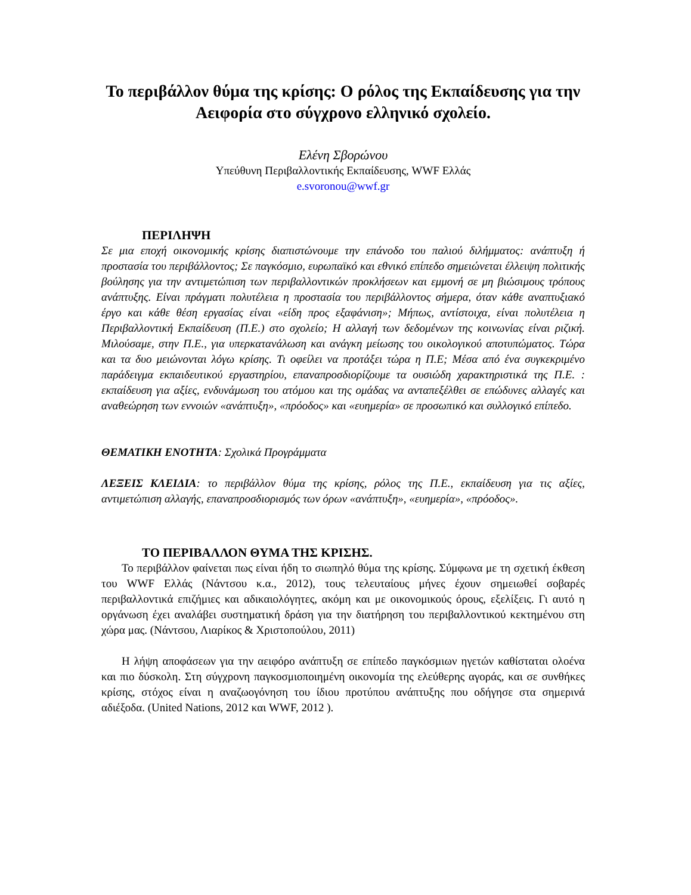Το περιβάλλον θύμα της κρίσης: Ο ρόλος της Εκπαίδευσης για την Αειφορία στο σύγχρονο ελληνικό σχολείο.
Ελένη Σβορώνου
Υπεύθυνη Περιβαλλοντικής Εκπαίδευσης, WWF Ελλάς
e.svoronou@wwf.gr
ΠΕΡΙΛΗΨΗ
Σε μια εποχή οικονομικής κρίσης διαπιστώνουμε την επάνοδο του παλιού διλήμματος: ανάπτυξη ή προστασία του περιβάλλοντος; Σε παγκόσμιο, ευρωπαϊκό και εθνικό επίπεδο σημειώνεται έλλειψη πολιτικής βούλησης για την αντιμετώπιση των περιβαλλοντικών προκλήσεων και εμμονή σε μη βιώσιμους τρόπους ανάπτυξης. Είναι πράγματι πολυτέλεια η προστασία του περιβάλλοντος σήμερα, όταν κάθε αναπτυξιακό έργο και κάθε θέση εργασίας είναι «είδη προς εξαφάνιση»; Μήπως, αντίστοιχα, είναι πολυτέλεια η Περιβαλλοντική Εκπαίδευση (Π.Ε.) στο σχολείο; Η αλλαγή των δεδομένων της κοινωνίας είναι ριζική. Μιλούσαμε, στην Π.Ε., για υπερκατανάλωση και ανάγκη μείωσης του οικολογικού αποτυπώματος. Τώρα και τα δυο μειώνονται λόγω κρίσης. Τι οφείλει να προτάξει τώρα η Π.Ε; Μέσα από ένα συγκεκριμένο παράδειγμα εκπαιδευτικού εργαστηρίου, επαναπροσδιορίζουμε τα ουσιώδη χαρακτηριστικά της Π.Ε. : εκπαίδευση για αξίες, ενδυνάμωση του ατόμου και της ομάδας να ανταπεξέλθει σε επώδυνες αλλαγές και αναθεώρηση των εννοιών «ανάπτυξη», «πρόοδος» και «ευημερία» σε προσωπικό και συλλογικό επίπεδο.
ΘΕΜΑΤΙΚΗ ΕΝΟΤΗΤΑ: Σχολικά Προγράμματα
ΛΕΞΕΙΣ ΚΛΕΙΔΙΑ: το περιβάλλον θύμα της κρίσης, ρόλος της Π.Ε., εκπαίδευση για τις αξίες, αντιμετώπιση αλλαγής, επαναπροσδιορισμός των όρων «ανάπτυξη», «ευημερία», «πρόοδος».
ΤΟ ΠΕΡΙΒΑΛΛΟΝ ΘΥΜΑ ΤΗΣ ΚΡΙΣΗΣ.
Το περιβάλλον φαίνεται πως είναι ήδη το σιωπηλό θύμα της κρίσης. Σύμφωνα με τη σχετική έκθεση του WWF Ελλάς (Νάντσου κ.α., 2012), τους τελευταίους μήνες έχουν σημειωθεί σοβαρές περιβαλλοντικά επιζήμιες και αδικαιολόγητες, ακόμη και με οικονομικούς όρους, εξελίξεις. Γι αυτό η οργάνωση έχει αναλάβει συστηματική δράση για την διατήρηση του περιβαλλοντικού κεκτημένου στη χώρα μας. (Νάντσου, Λιαρίκος & Χριστοπούλου, 2011)
Η λήψη αποφάσεων για την αειφόρο ανάπτυξη σε επίπεδο παγκόσμιων ηγετών καθίσταται ολοένα και πιο δύσκολη. Στη σύγχρονη παγκοσμιοποιημένη οικονομία της ελεύθερης αγοράς, και σε συνθήκες κρίσης, στόχος είναι η αναζωογόνηση του ίδιου προτύπου ανάπτυξης που οδήγησε στα σημερινά αδιέξοδα. (United Nations, 2012 και WWF, 2012 ).